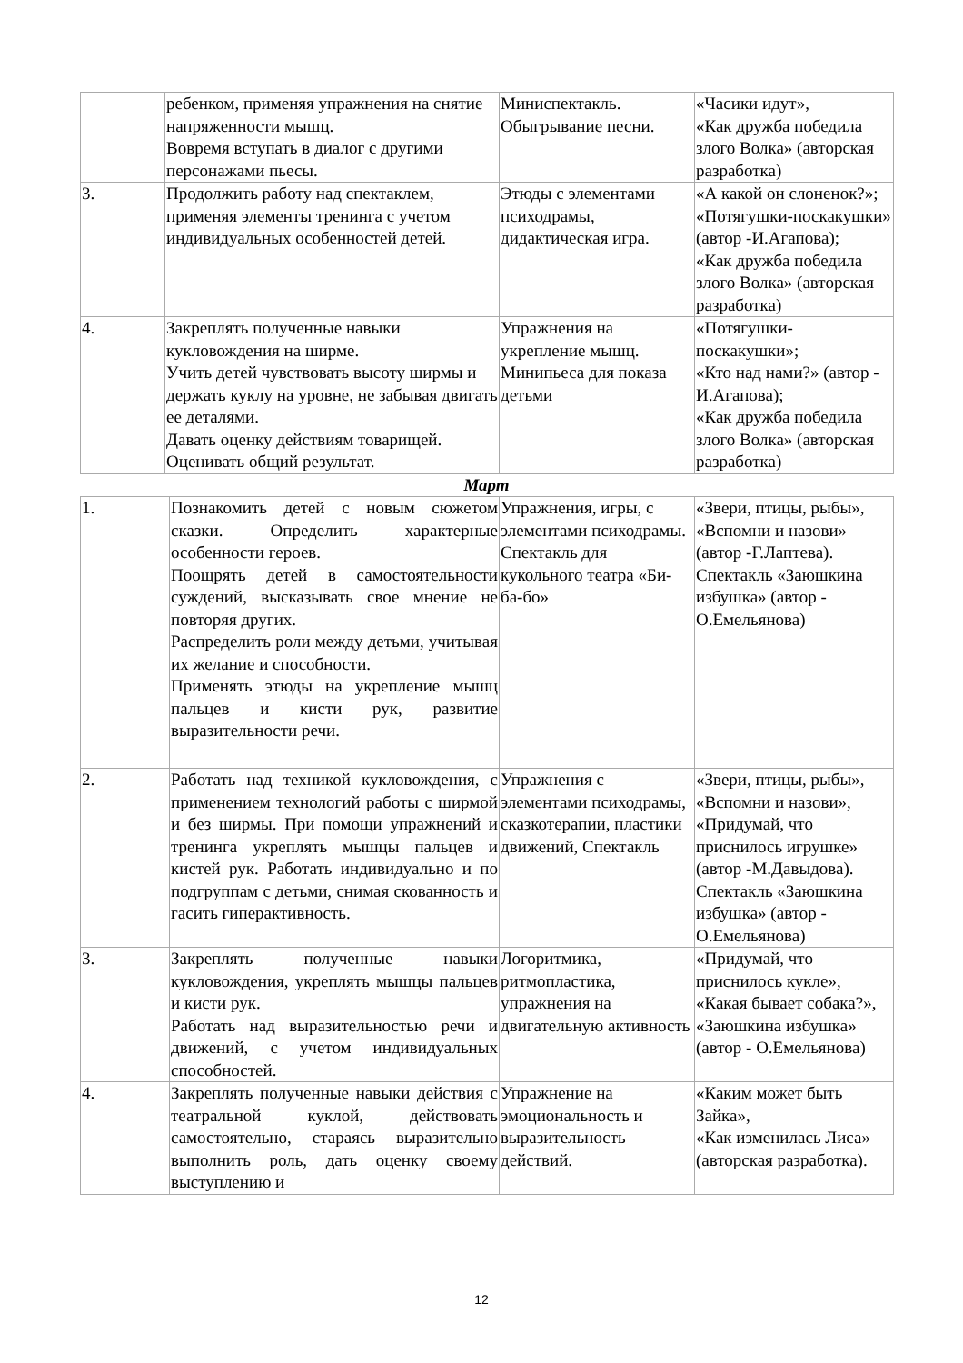| | ребенком, применяя упражнения на снятие напряженности мышц. Вовремя вступать в диалог с другими персонажами пьесы. | Миниспектакль. Обыгрывание песни. | «Часики идут», «Как дружба победила злого Волка» (авторская разработка) |
| 3. | Продолжить работу над спектаклем, применяя элементы тренинга с учетом индивидуальных особенностей детей. | Этюды с элементами психодрамы, дидактическая игра. | «А какой он слоненок?»; «Потягушки-поскакушки» (автор -И.Агапова); «Как дружба победила злого Волка» (авторская разработка) |
| 4. | Закреплять полученные навыки кукловождения на ширме. Учить детей чувствовать высоту ширмы и держать куклу на уровне, не забывая двигать ее деталями. Давать оценку действиям товарищей. Оценивать общий результат. | Упражнения на укрепление мышц. Минипьеса для показа детьми | «Потягушки-поскакушки»; «Кто над нами?» (автор - И.Агапова); «Как дружба победила злого Волка» (авторская разработка) |
Март
| 1. | Познакомить детей с новым сюжетом сказки. Определить характерные особенности героев. Поощрять детей в самостоятельности суждений, высказывать свое мнение не повторяя других. Распределить роли между детьми, учитывая их желание и способности. Применять этюды на укрепление мышц пальцев и кисти рук, развитие выразительности речи. | Упражнения, игры, с элементами психодрамы. Спектакль для кукольного театра «Би-ба-бо» | «Звери, птицы, рыбы», «Вспомни и назови» (автор -Г.Лаптева). Спектакль «Заюшкина избушка» (автор - О.Емельянова) |
| 2. | Работать над техникой кукловождения, с применением технологий работы с ширмой и без ширмы. При помощи упражнений и тренинга укреплять мышцы пальцев и кистей рук. Работать индивидуально и по подгруппам с детьми, снимая скованность и гасить гиперактивность. | Упражнения с элементами психодрамы, сказкотерапии, пластики движений, Спектакль | «Звери, птицы, рыбы», «Вспомни и назови», «Придумай, что приснилось игрушке» (автор -М.Давыдова). Спектакль «Заюшкина избушка» (автор - О.Емельянова) |
| 3. | Закреплять полученные навыки кукловождения, укреплять мышцы пальцев и кисти рук. Работать над выразительностью речи и движений, с учетом индивидуальных способностей. | Логоритмика, ритмопластика, упражнения на двигательную активность | «Придумай, что приснилось кукле», «Какая бывает собака?», «Заюшкина избушка» (автор - О.Емельянова) |
| 4. | Закреплять полученные навыки действия с театральной куклой, действовать самостоятельно, стараясь выразительно выполнить роль, дать оценку своему выступлению и | Упражнение на эмоциональность и выразительность действий. | «Каким может быть Зайка», «Как изменилась Лиса» (авторская разработка). |
12